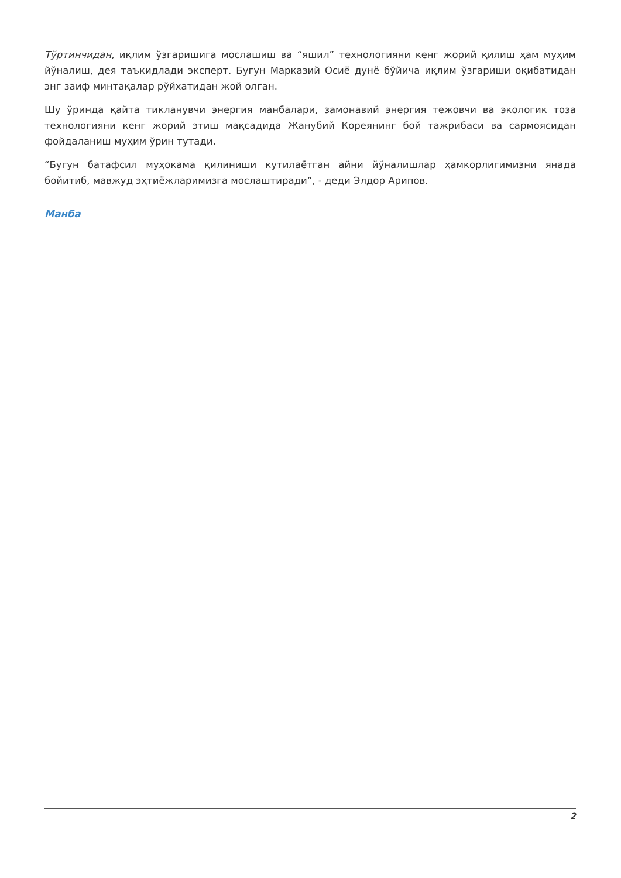Тўртинчидан, иқлим ўзгаришига мослашиш ва “яшил” технологияни кенг жорий қилиш ҳам муҳим йўналиш, дея таъкидлади эксперт. Бугун Марказий Осиё дунё бўйича иқлим ўзгариши оқибатидан энг заиф минтақалар рўйхатидан жой олган.
Шу ўринда қайта тикланувчи энергия манбалари, замонавий энергия тежовчи ва экологик тоза технологияни кенг жорий этиш мақсадида Жанубий Кореянинг бой тажрибаси ва сармоясидан фойдаланиш муҳим ўрин тутади.
“Бугун батафсил муҳокама қилиниши кутилаётган айни йўналишлар ҳамкорлигимизни янада бойитиб, мавжуд эҳтиёжларимизга мослаштиради”, - деди Элдор Арипов.
Манба
2